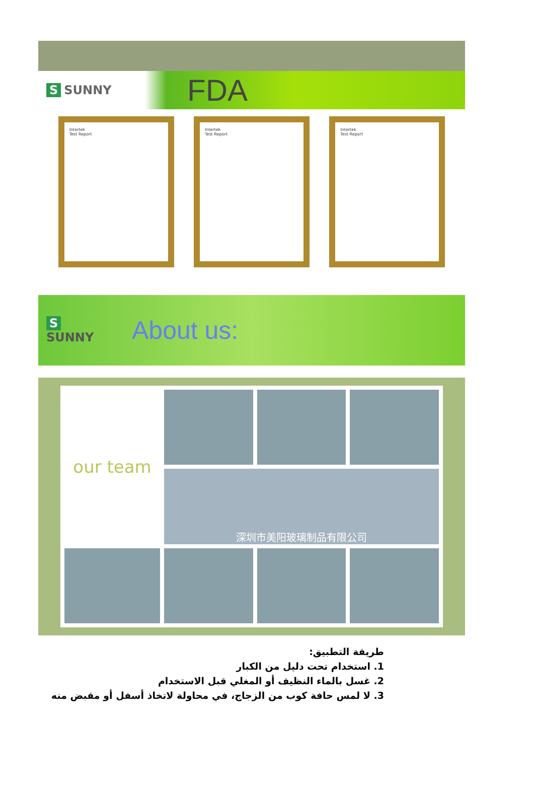S SUNNY
FDA
Intertek
Test Report
Intertek
Test Report
Intertek
Test Report
S
SUNNY
About us:
our team
深圳市美阳玻璃制品有限公司
طريقة التطبيق:
1. استخدام تحت دليل من الكبار
2. غسل بالماء النظيف أو المغلي قبل الاستخدام
3. لا لمس حافة كوب من الزجاج، في محاولة لاتخاذ أسفل أو مقبض منه